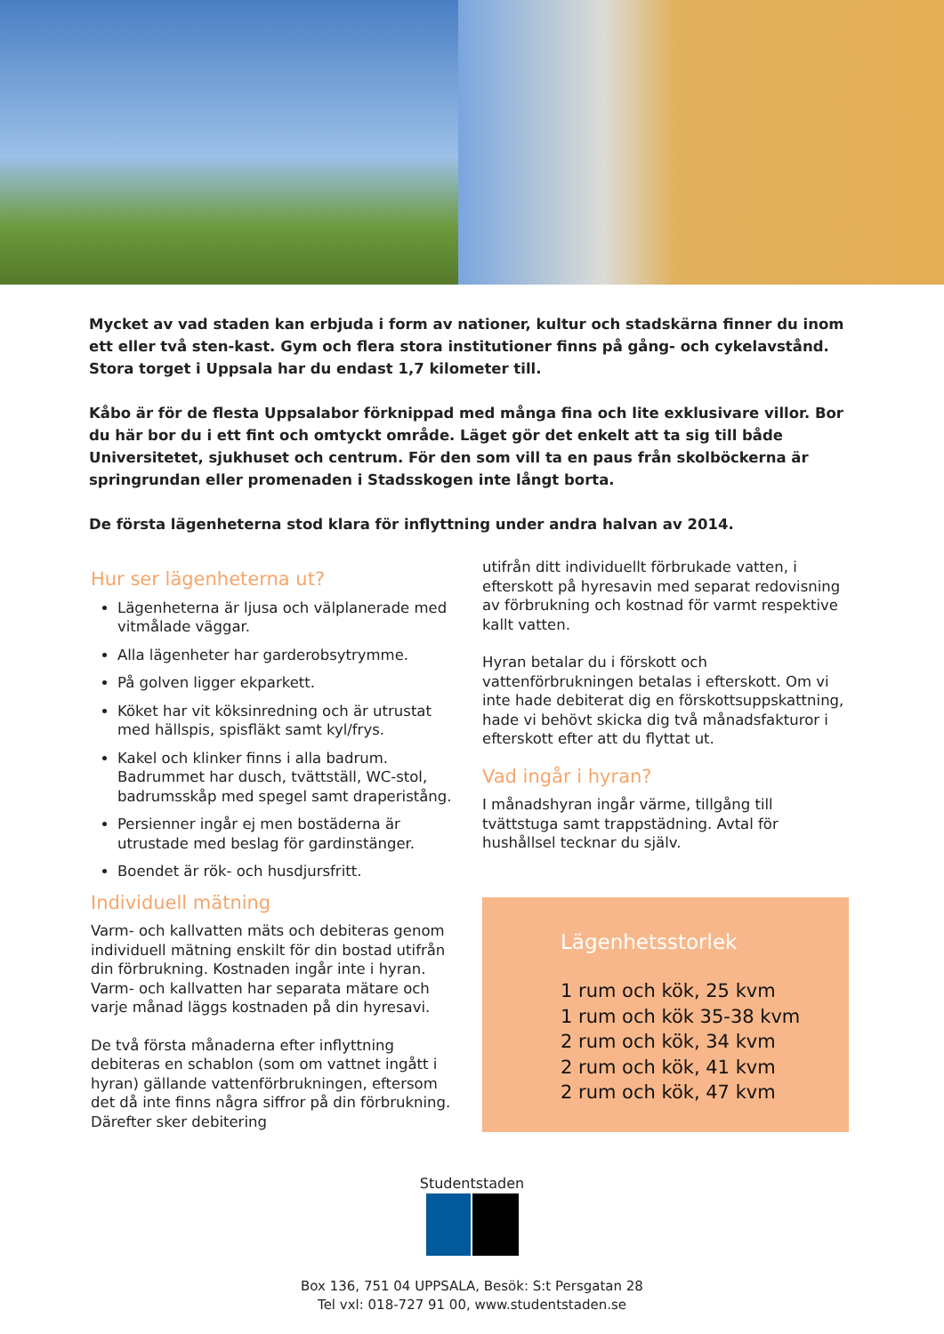Mycket av vad staden kan erbjuda i form av nationer, kultur och stadskärna finner du inom ett eller två sten-kast. Gym och flera stora institutioner finns på gång- och cykelavstånd. Stora torget i Uppsala har du endast 1,7 kilometer till.
Kåbo är för de flesta Uppsalabor förknippad med många fina och lite exklusivare villor. Bor du här bor du i ett fint och omtyckt område. Läget gör det enkelt att ta sig till både Universitetet, sjukhuset och centrum. För den som vill ta en paus från skolböckerna är springrundan eller promenaden i Stadsskogen inte långt borta.
De första lägenheterna stod klara för inflyttning under andra halvan av 2014.
Hur ser lägenheterna ut?
Lägenheterna är ljusa och välplanerade med vitmålade väggar.
Alla lägenheter har garderobsytrymme.
På golven ligger ekparkett.
Köket har vit köksinredning och är utrustat med hällspis, spisfläkt samt kyl/frys.
Kakel och klinker finns i alla badrum. Badrummet har dusch, tvättställ, WC-stol, badrumsskåp med spegel samt draperistång.
Persienner ingår ej men bostäderna är utrustade med beslag för gardinstänger.
Boendet är rök- och husdjursfritt.
Individuell mätning
Varm- och kallvatten mäts och debiteras genom individuell mätning enskilt för din bostad utifrån din förbrukning. Kostnaden ingår inte i hyran. Varm- och kallvatten har separata mätare och varje månad läggs kostnaden på din hyresavi.
De två första månaderna efter inflyttning debiteras en schablon (som om vattnet ingått i hyran) gällande vattenförbrukningen, eftersom det då inte finns några siffror på din förbrukning. Därefter sker debitering
utifrån ditt individuellt förbrukade vatten, i efterskott på hyresavin med separat redovisning av förbrukning och kostnad för varmt respektive kallt vatten.
Hyran betalar du i förskott och vattenförbrukningen betalas i efterskott. Om vi inte hade debiterat dig en förskottsuppskattning, hade vi behövt skicka dig två månadsfakturor i efterskott efter att du flyttat ut.
Vad ingår i hyran?
I månadshyran ingår värme, tillgång till tvättstuga samt trappstädning. Avtal för hushållsel tecknar du själv.
Lägenhetsstorlek
1 rum och kök, 25 kvm
1 rum och kök 35-38 kvm
2 rum och kök, 34 kvm
2 rum och kök, 41 kvm
2 rum och kök, 47 kvm
Studentstaden
Box 136, 751 04 UPPSALA, Besök: S:t Persgatan 28
Tel vxl: 018-727 91 00, www.studentstaden.se